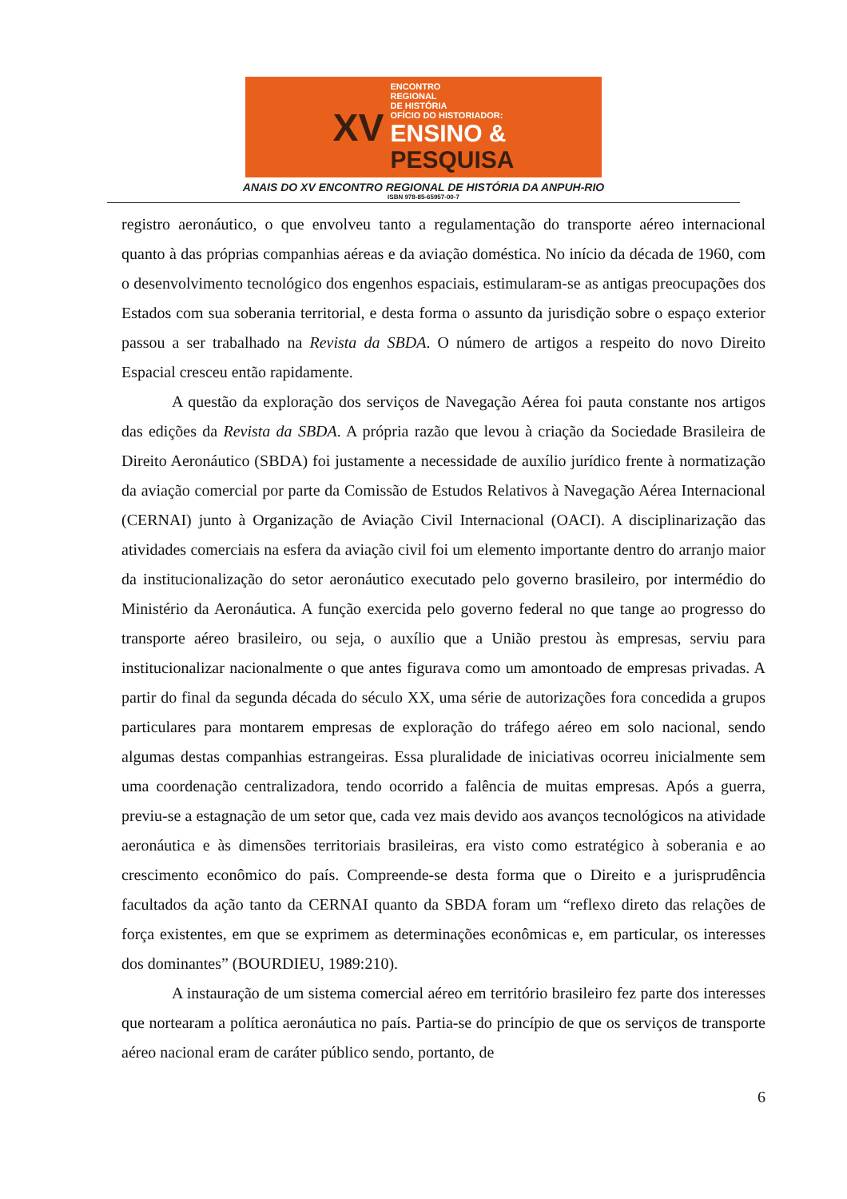XV
ENCONTRO
REGIONAL
DE HISTÓRIA
OFÍCIO DO HISTORIADOR:
ENSINO &
PESQUISA
ANAIS DO XV ENCONTRO REGIONAL DE HISTÓRIA DA ANPUH-RIO
ISBN 978-85-65957-00-7
registro aeronáutico, o que envolveu tanto a regulamentação do transporte aéreo internacional quanto à das próprias companhias aéreas e da aviação doméstica. No início da década de 1960, com o desenvolvimento tecnológico dos engenhos espaciais, estimularam-se as antigas preocupações dos Estados com sua soberania territorial, e desta forma o assunto da jurisdição sobre o espaço exterior passou a ser trabalhado na Revista da SBDA. O número de artigos a respeito do novo Direito Espacial cresceu então rapidamente.
A questão da exploração dos serviços de Navegação Aérea foi pauta constante nos artigos das edições da Revista da SBDA. A própria razão que levou à criação da Sociedade Brasileira de Direito Aeronáutico (SBDA) foi justamente a necessidade de auxílio jurídico frente à normatização da aviação comercial por parte da Comissão de Estudos Relativos à Navegação Aérea Internacional (CERNAI) junto à Organização de Aviação Civil Internacional (OACI). A disciplinarização das atividades comerciais na esfera da aviação civil foi um elemento importante dentro do arranjo maior da institucionalização do setor aeronáutico executado pelo governo brasileiro, por intermédio do Ministério da Aeronáutica. A função exercida pelo governo federal no que tange ao progresso do transporte aéreo brasileiro, ou seja, o auxílio que a União prestou às empresas, serviu para institucionalizar nacionalmente o que antes figurava como um amontoado de empresas privadas. A partir do final da segunda década do século XX, uma série de autorizações fora concedida a grupos particulares para montarem empresas de exploração do tráfego aéreo em solo nacional, sendo algumas destas companhias estrangeiras. Essa pluralidade de iniciativas ocorreu inicialmente sem uma coordenação centralizadora, tendo ocorrido a falência de muitas empresas. Após a guerra, previu-se a estagnação de um setor que, cada vez mais devido aos avanços tecnológicos na atividade aeronáutica e às dimensões territoriais brasileiras, era visto como estratégico à soberania e ao crescimento econômico do país. Compreende-se desta forma que o Direito e a jurisprudência facultados da ação tanto da CERNAI quanto da SBDA foram um “reflexo direto das relações de força existentes, em que se exprimem as determinações econômicas e, em particular, os interesses dos dominantes” (BOURDIEU, 1989:210).
A instauração de um sistema comercial aéreo em território brasileiro fez parte dos interesses que nortearam a política aeronáutica no país. Partia-se do princípio de que os serviços de transporte aéreo nacional eram de caráter público sendo, portanto, de
6